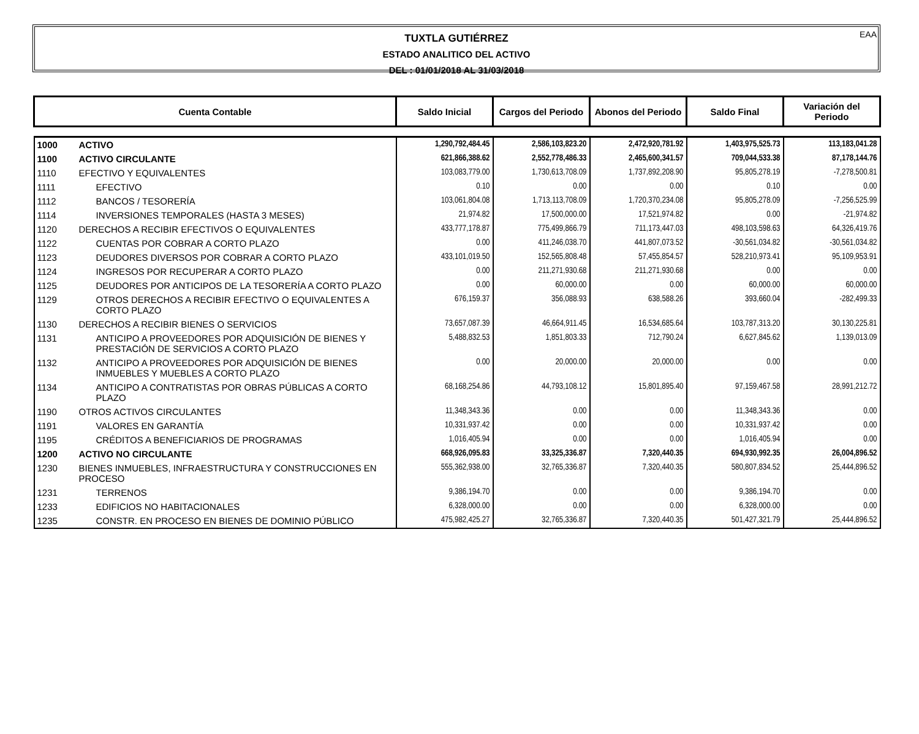EAA
TUXTLA GUTIÉRREZ
ESTADO ANALITICO DEL ACTIVO
DEL : 01/01/2018 AL 31/03/2018
| Cuenta Contable | | Saldo Inicial | Cargos del Periodo | Abonos del Periodo | Saldo Final | Variación del Periodo |
| --- | --- | --- | --- | --- | --- | --- |
| 1000 | ACTIVO | 1,290,792,484.45 | 2,586,103,823.20 | 2,472,920,781.92 | 1,403,975,525.73 | 113,183,041.28 |
| 1100 | ACTIVO CIRCULANTE | 621,866,388.62 | 2,552,778,486.33 | 2,465,600,341.57 | 709,044,533.38 | 87,178,144.76 |
| 1110 | EFECTIVO Y EQUIVALENTES | 103,083,779.00 | 1,730,613,708.09 | 1,737,892,208.90 | 95,805,278.19 | -7,278,500.81 |
| 1111 | EFECTIVO | 0.10 | 0.00 | 0.00 | 0.10 | 0.00 |
| 1112 | BANCOS / TESORERÍA | 103,061,804.08 | 1,713,113,708.09 | 1,720,370,234.08 | 95,805,278.09 | -7,256,525.99 |
| 1114 | INVERSIONES TEMPORALES (HASTA 3 MESES) | 21,974.82 | 17,500,000.00 | 17,521,974.82 | 0.00 | -21,974.82 |
| 1120 | DERECHOS A RECIBIR EFECTIVOS O EQUIVALENTES | 433,777,178.87 | 775,499,866.79 | 711,173,447.03 | 498,103,598.63 | 64,326,419.76 |
| 1122 | CUENTAS POR COBRAR A CORTO PLAZO | 0.00 | 411,246,038.70 | 441,807,073.52 | -30,561,034.82 | -30,561,034.82 |
| 1123 | DEUDORES DIVERSOS POR COBRAR A CORTO PLAZO | 433,101,019.50 | 152,565,808.48 | 57,455,854.57 | 528,210,973.41 | 95,109,953.91 |
| 1124 | INGRESOS POR RECUPERAR A CORTO PLAZO | 0.00 | 211,271,930.68 | 211,271,930.68 | 0.00 | 0.00 |
| 1125 | DEUDORES POR ANTICIPOS DE LA TESORERÍA A CORTO PLAZO | 0.00 | 60,000.00 | 0.00 | 60,000.00 | 60,000.00 |
| 1129 | OTROS DERECHOS A RECIBIR EFECTIVO O EQUIVALENTES A CORTO PLAZO | 676,159.37 | 356,088.93 | 638,588.26 | 393,660.04 | -282,499.33 |
| 1130 | DERECHOS A RECIBIR BIENES O SERVICIOS | 73,657,087.39 | 46,664,911.45 | 16,534,685.64 | 103,787,313.20 | 30,130,225.81 |
| 1131 | ANTICIPO A PROVEEDORES POR ADQUISICIÓN DE BIENES Y PRESTACIÓN DE SERVICIOS A CORTO PLAZO | 5,488,832.53 | 1,851,803.33 | 712,790.24 | 6,627,845.62 | 1,139,013.09 |
| 1132 | ANTICIPO A PROVEEDORES POR ADQUISICIÓN DE BIENES INMUEBLES Y MUEBLES A CORTO PLAZO | 0.00 | 20,000.00 | 20,000.00 | 0.00 | 0.00 |
| 1134 | ANTICIPO A CONTRATISTAS POR OBRAS PÚBLICAS A CORTO PLAZO | 68,168,254.86 | 44,793,108.12 | 15,801,895.40 | 97,159,467.58 | 28,991,212.72 |
| 1190 | OTROS ACTIVOS CIRCULANTES | 11,348,343.36 | 0.00 | 0.00 | 11,348,343.36 | 0.00 |
| 1191 | VALORES EN GARANTÍA | 10,331,937.42 | 0.00 | 0.00 | 10,331,937.42 | 0.00 |
| 1195 | CRÉDITOS A BENEFICIARIOS DE PROGRAMAS | 1,016,405.94 | 0.00 | 0.00 | 1,016,405.94 | 0.00 |
| 1200 | ACTIVO NO CIRCULANTE | 668,926,095.83 | 33,325,336.87 | 7,320,440.35 | 694,930,992.35 | 26,004,896.52 |
| 1230 | BIENES INMUEBLES, INFRAESTRUCTURA Y CONSTRUCCIONES EN PROCESO | 555,362,938.00 | 32,765,336.87 | 7,320,440.35 | 580,807,834.52 | 25,444,896.52 |
| 1231 | TERRENOS | 9,386,194.70 | 0.00 | 0.00 | 9,386,194.70 | 0.00 |
| 1233 | EDIFICIOS NO HABITACIONALES | 6,328,000.00 | 0.00 | 0.00 | 6,328,000.00 | 0.00 |
| 1235 | CONSTR. EN PROCESO EN BIENES DE DOMINIO PÚBLICO | 475,982,425.27 | 32,765,336.87 | 7,320,440.35 | 501,427,321.79 | 25,444,896.52 |